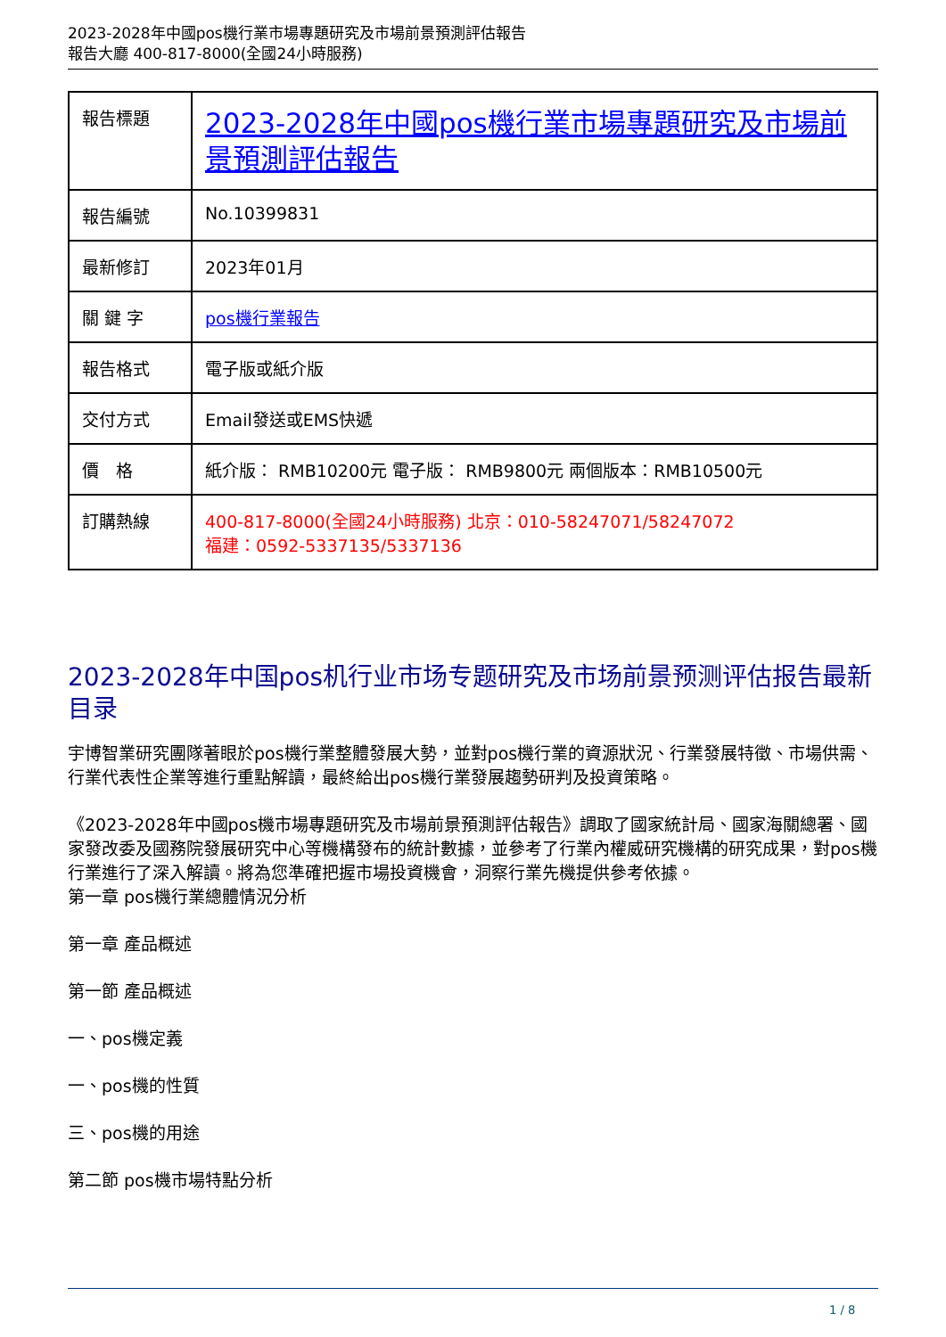2023-2028年中國pos機行業市場專題研究及市場前景預測評估報告
報告大廳 400-817-8000(全國24小時服務)
| 報告標題 | 2023-2028年中國pos機行業市場專題研究及市場前景預測評估報告 |
| 報告編號 | No.10399831 |
| 最新修訂 | 2023年01月 |
| 關 鍵 字 | pos機行業報告 |
| 報告格式 | 電子版或紙介版 |
| 交付方式 | Email發送或EMS快遞 |
| 價 格 | 紙介版： RMB10200元 電子版： RMB9800元 兩個版本：RMB10500元 |
| 訂購熱線 | 400-817-8000(全國24小時服務) 北京：010-58247071/58247072 福建：0592-5337135/5337136 |
2023-2028年中国pos机行业市场专题研究及市场前景预测评估报告最新目录
宇博智業研究團隊著眼於pos機行業整體發展大勢，並對pos機行業的資源狀況、行業發展特徵、市場供需、行業代表性企業等進行重點解讀，最終給出pos機行業發展趨勢研判及投資策略。
《2023-2028年中國pos機市場專題研究及市場前景預測評估報告》調取了國家統計局、國家海關總署、國家發改委及國務院發展研究中心等機構發布的統計數據，並參考了行業內權威研究機構的研究成果，對pos機行業進行了深入解讀。將為您準確把握市場投資機會，洞察行業先機提供參考依據。
第一章 pos機行業總體情況分析
第一章 產品概述
第一節 產品概述
一、pos機定義
一、pos機的性質
三、pos機的用途
第二節 pos機市場特點分析
1 / 8